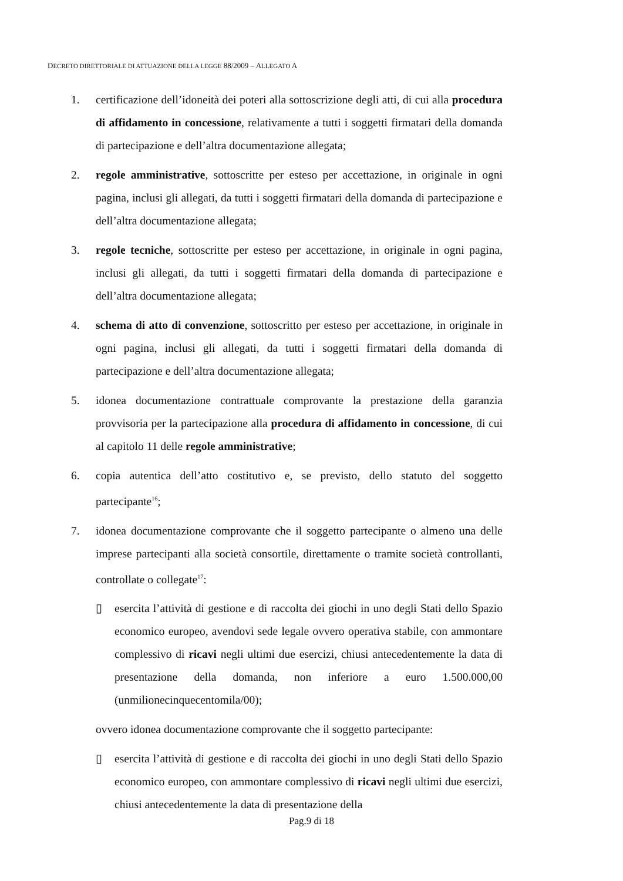DECRETO DIRETTORIALE DI ATTUAZIONE DELLA LEGGE 88/2009 – ALLEGATO A
1. certificazione dell’idoneità dei poteri alla sottoscrizione degli atti, di cui alla procedura di affidamento in concessione, relativamente a tutti i soggetti firmatari della domanda di partecipazione e dell’altra documentazione allegata;
2. regole amministrative, sottoscritte per esteso per accettazione, in originale in ogni pagina, inclusi gli allegati, da tutti i soggetti firmatari della domanda di partecipazione e dell’altra documentazione allegata;
3. regole tecniche, sottoscritte per esteso per accettazione, in originale in ogni pagina, inclusi gli allegati, da tutti i soggetti firmatari della domanda di partecipazione e dell’altra documentazione allegata;
4. schema di atto di convenzione, sottoscritto per esteso per accettazione, in originale in ogni pagina, inclusi gli allegati, da tutti i soggetti firmatari della domanda di partecipazione e dell’altra documentazione allegata;
5. idonea documentazione contrattuale comprovante la prestazione della garanzia provvisoria per la partecipazione alla procedura di affidamento in concessione, di cui al capitolo 11 delle regole amministrative;
6. copia autentica dell’atto costitutivo e, se previsto, dello statuto del soggetto partecipante<sup>16</sup>;
7. idonea documentazione comprovante che il soggetto partecipante o almeno una delle imprese partecipanti alla società consortile, direttamente o tramite società controllanti, controllate o collegate<sup>17</sup>:
▯ esercita l’attività di gestione e di raccolta dei giochi in uno degli Stati dello Spazio economico europeo, avendovi sede legale ovvero operativa stabile, con ammontare complessivo di ricavi negli ultimi due esercizi, chiusi antecedentemente la data di presentazione della domanda, non inferiore a euro 1.500.000,00 (unmilionecinquecentomila/00);
ovvero idonea documentazione comprovante che il soggetto partecipante:
▯ esercita l’attività di gestione e di raccolta dei giochi in uno degli Stati dello Spazio economico europeo, con ammontare complessivo di ricavi negli ultimi due esercizi, chiusi antecedentemente la data di presentazione della
Pag.9 di 18